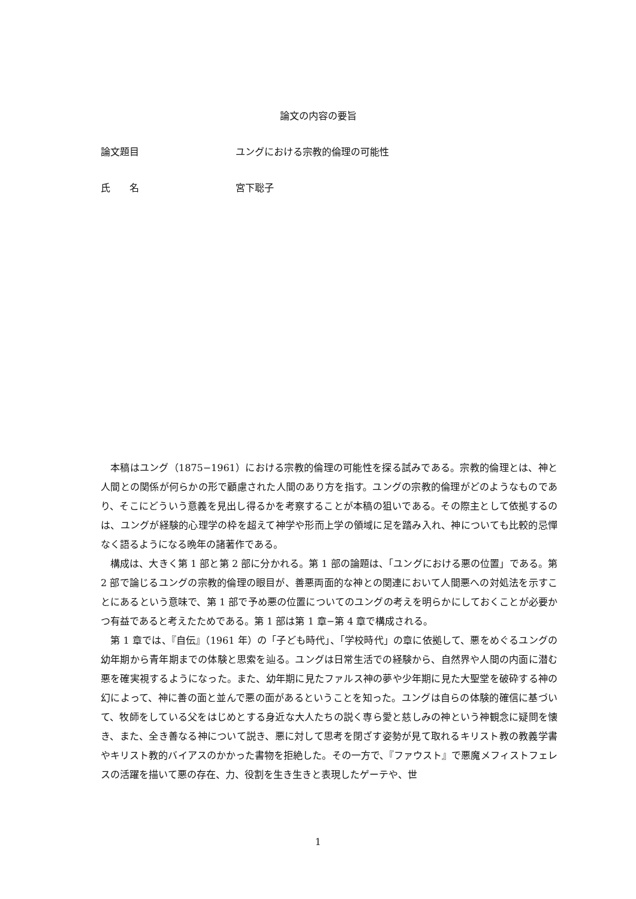論文の内容の要旨
論文題目 ユングにおける宗教的倫理の可能性
氏　　名 宮下聡子
本稿はユング（1875−1961）における宗教的倫理の可能性を探る試みである。宗教的倫理とは、神と人間との関係が何らかの形で顧慮された人間のあり方を指す。ユングの宗教的倫理がどのようなものであり、そこにどういう意義を見出し得るかを考察することが本稿の狙いである。その際主として依拠するのは、ユングが経験的心理学の枠を超えて神学や形而上学の領域に足を踏み入れ、神についても比較的忌憚なく語るようになる晩年の諸著作である。
構成は、大きく第 1 部と第 2 部に分かれる。第 1 部の論題は、「ユングにおける悪の位置」である。第 2 部で論じるユングの宗教的倫理の眼目が、善悪両面的な神との関連において人間悪への対処法を示すことにあるという意味で、第 1 部で予め悪の位置についてのユングの考えを明らかにしておくことが必要かつ有益であると考えたためである。第 1 部は第 1 章−第 4 章で構成される。
第 1 章では、『自伝』（1961 年）の「子ども時代」、「学校時代」の章に依拠して、悪をめぐるユングの幼年期から青年期までの体験と思索を辿る。ユングは日常生活での経験から、自然界や人間の内面に潜む悪を確実視するようになった。また、幼年期に見たファルス神の夢や少年期に見た大聖堂を破砕する神の幻によって、神に善の面と並んで悪の面があるということを知った。ユングは自らの体験的確信に基づいて、牧師をしている父をはじめとする身近な大人たちの説く専ら愛と慈しみの神という神観念に疑問を懐き、また、全き善なる神について説き、悪に対して思考を閉ざす姿勢が見て取れるキリスト教の教義学書やキリスト教的バイアスのかかった書物を拒絶した。その一方で、『ファウスト』で悪魔メフィストフェレスの活躍を描いて悪の存在、力、役割を生き生きと表現したゲーテや、世
1